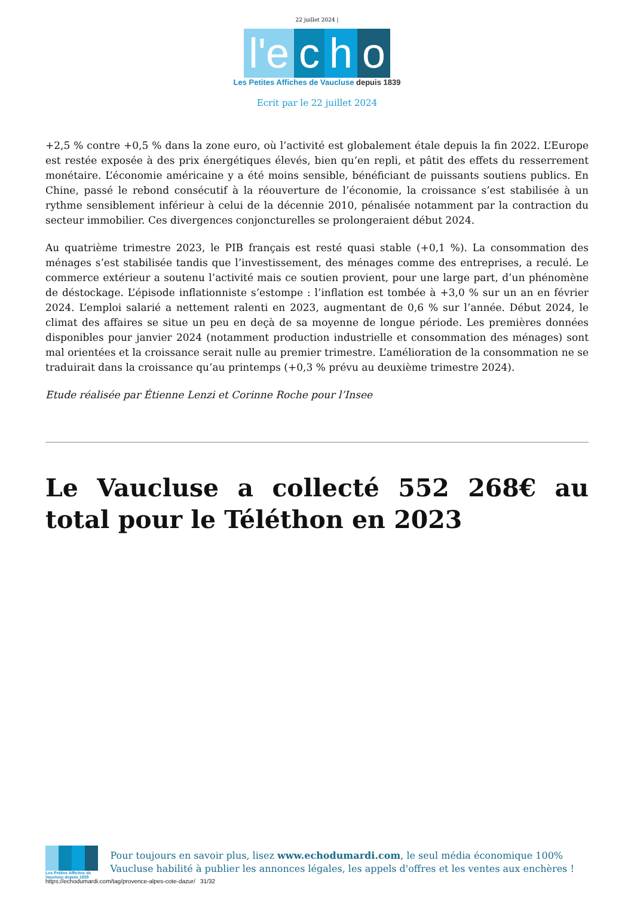22 juillet 2024 |
l'e c h o
Les Petites Affiches de Vaucluse depuis 1839
Ecrit par le 22 juillet 2024
+2,5 % contre +0,5 % dans la zone euro, où l’activité est globalement étale depuis la fin 2022. L’Europe est restée exposée à des prix énergétiques élevés, bien qu’en repli, et pâtit des effets du resserrement monétaire. L’économie américaine y a été moins sensible, bénéficiant de puissants soutiens publics. En Chine, passé le rebond consécutif à la réouverture de l’économie, la croissance s’est stabilisée à un rythme sensiblement inférieur à celui de la décennie 2010, pénalisée notamment par la contraction du secteur immobilier. Ces divergences conjoncturelles se prolongeraient début 2024.
Au quatrième trimestre 2023, le PIB français est resté quasi stable (+0,1 %). La consommation des ménages s’est stabilisée tandis que l’investissement, des ménages comme des entreprises, a reculé. Le commerce extérieur a soutenu l’activité mais ce soutien provient, pour une large part, d’un phénomène de déstockage. L’épisode inflationniste s’estompe : l’inflation est tombée à +3,0 % sur un an en février 2024. L’emploi salarié a nettement ralenti en 2023, augmentant de 0,6 % sur l’année. Début 2024, le climat des affaires se situe un peu en deçà de sa moyenne de longue période. Les premières données disponibles pour janvier 2024 (notamment production industrielle et consommation des ménages) sont mal orientées et la croissance serait nulle au premier trimestre. L’amélioration de la consommation ne se traduirait dans la croissance qu’au printemps (+0,3 % prévu au deuxième trimestre 2024).
Etude réalisée par Étienne Lenzi et Corinne Roche pour l’Insee
Le Vaucluse a collecté 552 268€ au total pour le Téléthon en 2023
Les Petites Affiches de Vaucluse depuis 1839
Pour toujours en savoir plus, lisez www.echodumardi.com, le seul média économique 100% Vaucluse habilité à publier les annonces légales, les appels d'offres et les ventes aux enchères !
https://echodumardi.com/tag/provence-alpes-cote-dazur/ 31/32